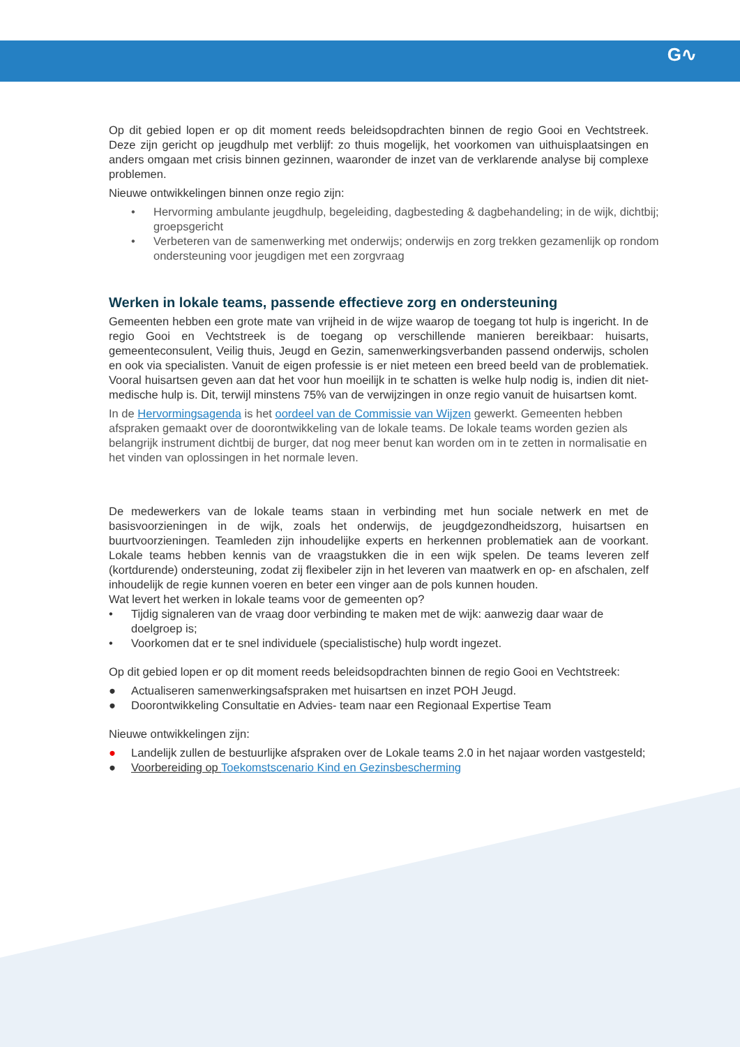G∿
Op dit gebied lopen er op dit moment reeds beleidsopdrachten binnen de regio Gooi en Vechtstreek. Deze zijn gericht op jeugdhulp met verblijf: zo thuis mogelijk, het voorkomen van uithuisplaatsingen en anders omgaan met crisis binnen gezinnen, waaronder de inzet van de verklarende analyse bij complexe problemen.
Nieuwe ontwikkelingen binnen onze regio zijn:
• Hervorming ambulante jeugdhulp, begeleiding, dagbesteding & dagbehandeling; in de wijk, dichtbij; groepsgericht
• Verbeteren van de samenwerking met onderwijs; onderwijs en zorg trekken gezamenlijk op rondom ondersteuning voor jeugdigen met een zorgvraag
Werken in lokale teams, passende effectieve zorg en ondersteuning
Gemeenten hebben een grote mate van vrijheid in de wijze waarop de toegang tot hulp is ingericht. In de regio Gooi en Vechtstreek is de toegang op verschillende manieren bereikbaar: huisarts, gemeenteconsulent, Veilig thuis, Jeugd en Gezin, samenwerkingsverbanden passend onderwijs, scholen en ook via specialisten. Vanuit de eigen professie is er niet meteen een breed beeld van de problematiek. Vooral huisartsen geven aan dat het voor hun moeilijk in te schatten is welke hulp nodig is, indien dit niet-medische hulp is. Dit, terwijl minstens 75% van de verwijzingen in onze regio vanuit de huisartsen komt.
In de Hervormingsagenda is het oordeel van de Commissie van Wijzen gewerkt. Gemeenten hebben afspraken gemaakt over de doorontwikkeling van de lokale teams. De lokale teams worden gezien als belangrijk instrument dichtbij de burger, dat nog meer benut kan worden om in te zetten in normalisatie en het vinden van oplossingen in het normale leven.
De medewerkers van de lokale teams staan in verbinding met hun sociale netwerk en met de basisvoorzieningen in de wijk, zoals het onderwijs, de jeugdgezondheidszorg, huisartsen en buurtvoorzieningen. Teamleden zijn inhoudelijke experts en herkennen problematiek aan de voorkant. Lokale teams hebben kennis van de vraagstukken die in een wijk spelen. De teams leveren zelf (kortdurende) ondersteuning, zodat zij flexibeler zijn in het leveren van maatwerk en op- en afschalen, zelf inhoudelijk de regie kunnen voeren en beter een vinger aan de pols kunnen houden.
Wat levert het werken in lokale teams voor de gemeenten op?
• Tijdig signaleren van de vraag door verbinding te maken met de wijk: aanwezig daar waar de doelgroep is;
• Voorkomen dat er te snel individuele (specialistische) hulp wordt ingezet.
Op dit gebied lopen er op dit moment reeds beleidsopdrachten binnen de regio Gooi en Vechtstreek:
● Actualiseren samenwerkingsafspraken met huisartsen en inzet POH Jeugd.
● Doorontwikkeling Consultatie en Advies- team naar een Regionaal Expertise Team
Nieuwe ontwikkelingen zijn:
● Landelijk zullen de bestuurlijke afspraken over de Lokale teams 2.0 in het najaar worden vastgesteld;
● Voorbereiding op Toekomstscenario Kind en Gezinsbescherming